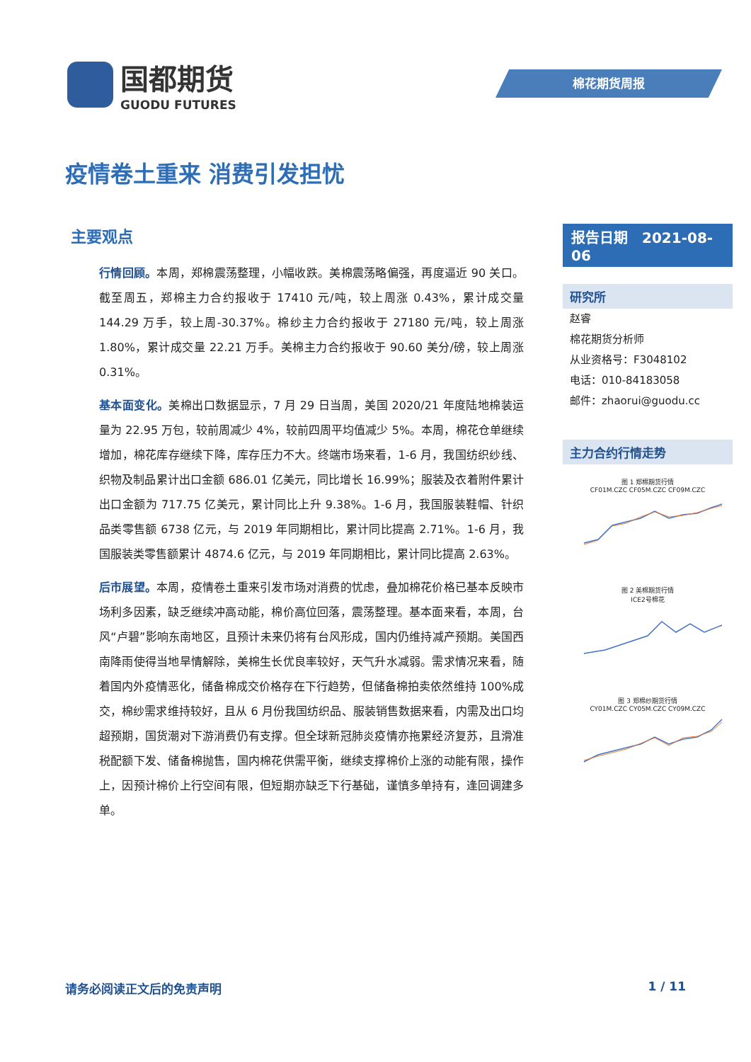国都期货
GUODU FUTURES
棉花期货周报
疫情卷土重来 消费引发担忧
主要观点
行情回顾。本周，郑棉震荡整理，小幅收跌。美棉震荡略偏强，再度逼近 90 关口。截至周五，郑棉主力合约报收于 17410 元/吨，较上周涨 0.43%，累计成交量 144.29 万手，较上周-30.37%。棉纱主力合约报收于 27180 元/吨，较上周涨 1.80%，累计成交量 22.21 万手。美棉主力合约报收于 90.60 美分/磅，较上周涨 0.31%。
基本面变化。美棉出口数据显示，7 月 29 日当周，美国 2020/21 年度陆地棉装运量为 22.95 万包，较前周减少 4%，较前四周平均值减少 5%。本周，棉花仓单继续增加，棉花库存继续下降，库存压力不大。终端市场来看，1-6 月，我国纺织纱线、织物及制品累计出口金额 686.01 亿美元，同比增长 16.99%；服装及衣着附件累计出口金额为 717.75 亿美元，累计同比上升 9.38%。1-6 月，我国服装鞋帽、针织品类零售额 6738 亿元，与 2019 年同期相比，累计同比提高 2.71%。1-6 月，我国服装类零售额累计 4874.6 亿元，与 2019 年同期相比，累计同比提高 2.63%。
后市展望。本周，疫情卷土重来引发市场对消费的忧虑，叠加棉花价格已基本反映市场利多因素，缺乏继续冲高动能，棉价高位回落，震荡整理。基本面来看，本周，台风“卢碧”影响东南地区，且预计未来仍将有台风形成，国内仍维持减产预期。美国西南降雨使得当地旱情解除，美棉生长优良率较好，天气升水减弱。需求情况来看，随着国内外疫情恶化，储备棉成交价格存在下行趋势，但储备棉拍卖依然维持 100%成交，棉纱需求维持较好，且从 6 月份我国纺织品、服装销售数据来看，内需及出口均超预期，国货潮对下游消费仍有支撑。但全球新冠肺炎疫情亦拖累经济复苏，且滑准税配额下发、储备棉抛售，国内棉花供需平衡，继续支撑棉价上涨的动能有限，操作上，因预计棉价上行空间有限，但短期亦缺乏下行基础，谨慎多单持有，逢回调建多单。
报告日期　2021-08-06
研究所
赵睿
棉花期货分析师
从业资格号：F3048102
电话：010-84183058
邮件：zhaorui@guodu.cc
主力合约行情走势
图 1 郑棉期货行情
CF01M.CZC CF05M.CZC CF09M.CZC
图 2 美棉期货行情
ICE2号棉花
图 3 郑棉纱期货行情
CY01M.CZC CY05M.CZC CY09M.CZC
请务必阅读正文后的免责声明 1 / 11